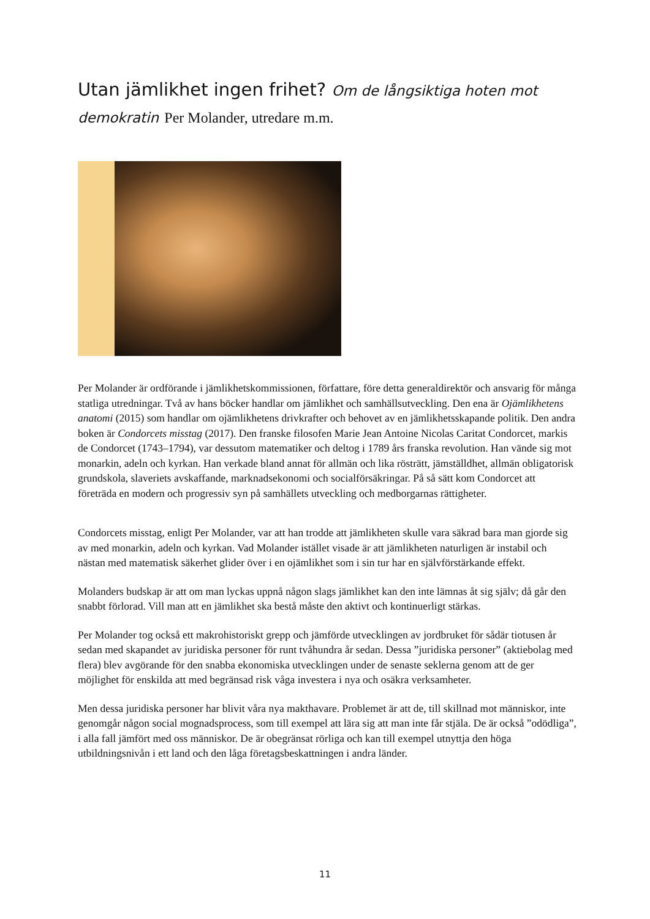Utan jämlikhet ingen frihet? Om de långsiktiga hoten mot demokratin Per Molander, utredare m.m.
Per Molander är ordförande i jämlikhetskommissionen, författare, före detta generaldirektör och ansvarig för många statliga utredningar. Två av hans böcker handlar om jämlikhet och samhällsutveckling. Den ena är Ojämlikhetens anatomi (2015) som handlar om ojämlikhetens drivkrafter och behovet av en jämlikhetsskapande politik. Den andra boken är Condorcets misstag (2017). Den franske filosofen Marie Jean Antoine Nicolas Caritat Condorcet, markis de Condorcet (1743–1794), var dessutom matematiker och deltog i 1789 års franska revolution. Han vände sig mot monarkin, adeln och kyrkan. Han verkade bland annat för allmän och lika rösträtt, jämställdhet, allmän obligatorisk grundskola, slaveriets avskaffande, marknadsekonomi och socialförsäkringar. På så sätt kom Condorcet att företräda en modern och progressiv syn på samhällets utveckling och medborgarnas rättigheter.
Condorcets misstag, enligt Per Molander, var att han trodde att jämlikheten skulle vara säkrad bara man gjorde sig av med monarkin, adeln och kyrkan. Vad Molander istället visade är att jämlikheten naturligen är instabil och nästan med matematisk säkerhet glider över i en ojämlikhet som i sin tur har en självförstärkande effekt.
Molanders budskap är att om man lyckas uppnå någon slags jämlikhet kan den inte lämnas åt sig själv; då går den snabbt förlorad. Vill man att en jämlikhet ska bestå måste den aktivt och kontinuerligt stärkas.
Per Molander tog också ett makrohistoriskt grepp och jämförde utvecklingen av jordbruket för sådär tiotusen år sedan med skapandet av juridiska personer för runt tvåhundra år sedan. Dessa ”juridiska personer” (aktiebolag med flera) blev avgörande för den snabba ekonomiska utvecklingen under de senaste seklerna genom att de ger möjlighet för enskilda att med begränsad risk våga investera i nya och osäkra verksamheter.
Men dessa juridiska personer har blivit våra nya makthavare. Problemet är att de, till skillnad mot människor, inte genomgår någon social mognadsprocess, som till exempel att lära sig att man inte får stjäla. De är också ”odödliga”, i alla fall jämfört med oss människor. De är obegränsat rörliga och kan till exempel utnyttja den höga utbildningsnivån i ett land och den låga företagsbeskattningen i andra länder.
11